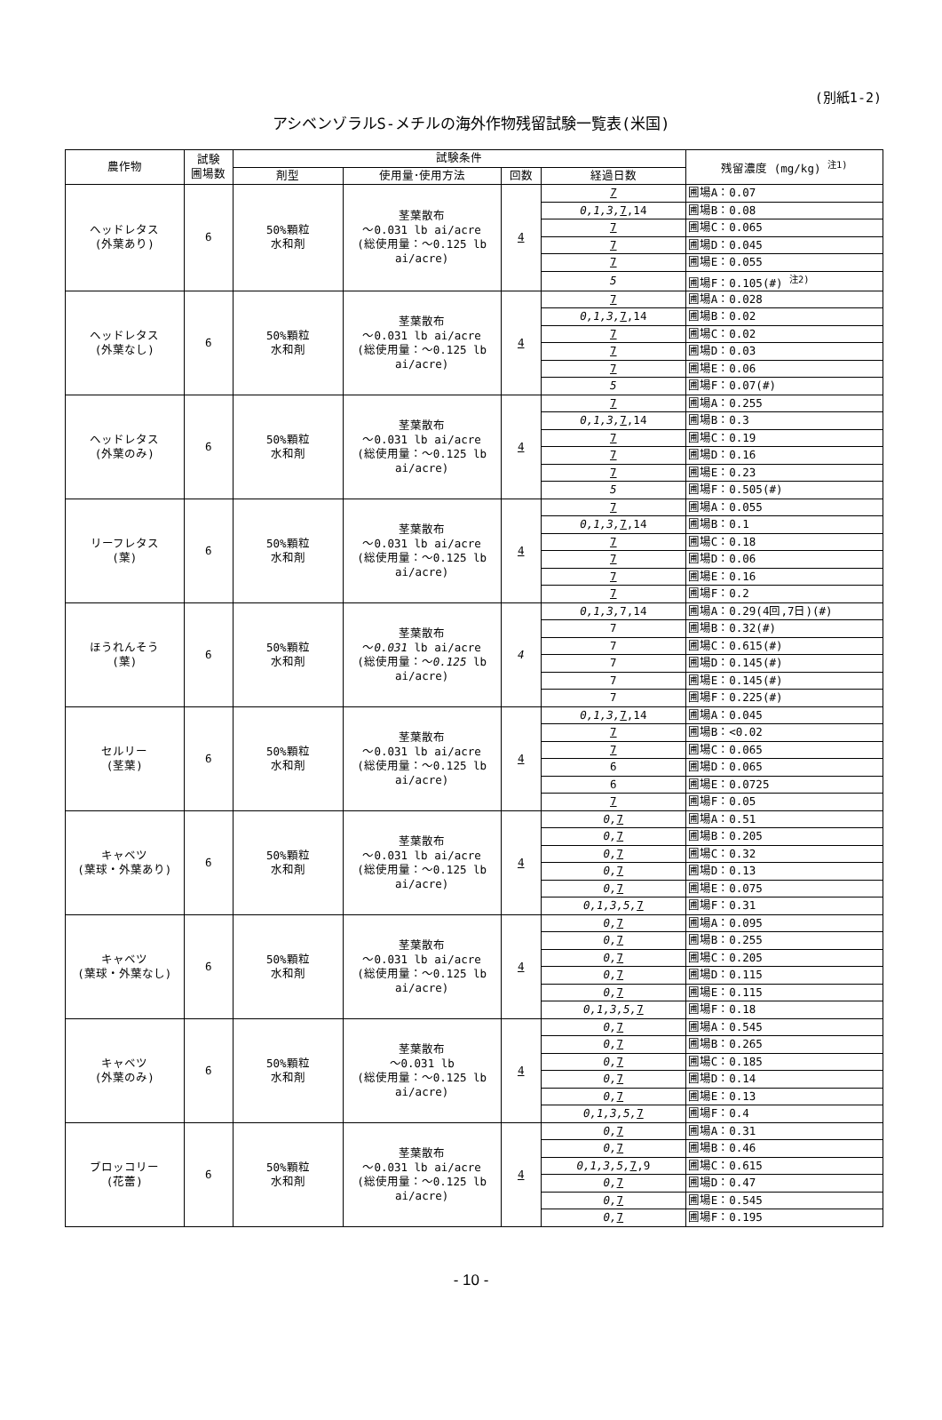(別紙1-2)
アシベンゾラルS-メチルの海外作物残留試験一覧表(米国)
| 農作物 | 試験 圃場数 | 試験条件 | | | | 残留濃度 (mg/kg) <sup>注1)</sup> |
| --- | --- | --- | --- | --- | --- | --- |
| | | 剤型 | 使用量･使用方法 | 回数 | 経過日数 | |
| ヘッドレタス (外葉あり) | 6 | 50%顆粒 水和剤 | 茎葉散布 ～0.031 lb ai/acre (総使用量：～0.125 lb ai/acre) | 4 | 7 | 圃場A：0.07 |
| | | | | | 0,1,3, 7 ,14 | 圃場B：0.08 |
| | | | | | 7 | 圃場C：0.065 |
| | | | | | 7 | 圃場D：0.045 |
| | | | | | 7 | 圃場E：0.055 |
| | | | | | 5 | 圃場F：0.105(#) <sup>注2)</sup> |
| ヘッドレタス (外葉なし) | 6 | 50%顆粒 水和剤 | 茎葉散布 ～0.031 lb ai/acre (総使用量：～0.125 lb ai/acre) | 4 | 7 | 圃場A：0.028 |
| | | | | | 0,1,3, 7 ,14 | 圃場B：0.02 |
| | | | | | 7 | 圃場C：0.02 |
| | | | | | 7 | 圃場D：0.03 |
| | | | | | 7 | 圃場E：0.06 |
| | | | | | 5 | 圃場F：0.07(#) |
| ヘッドレタス (外葉のみ) | 6 | 50%顆粒 水和剤 | 茎葉散布 ～0.031 lb ai/acre (総使用量：～0.125 lb ai/acre) | 4 | 7 | 圃場A：0.255 |
| | | | | | 0,1,3, 7 ,14 | 圃場B：0.3 |
| | | | | | 7 | 圃場C：0.19 |
| | | | | | 7 | 圃場D：0.16 |
| | | | | | 7 | 圃場E：0.23 |
| | | | | | 5 | 圃場F：0.505(#) |
| リーフレタス (葉) | 6 | 50%顆粒 水和剤 | 茎葉散布 ～0.031 lb ai/acre (総使用量：～0.125 lb ai/acre) | 4 | 7 | 圃場A：0.055 |
| | | | | | 0,1,3, 7 ,14 | 圃場B：0.1 |
| | | | | | 7 | 圃場C：0.18 |
| | | | | | 7 | 圃場D：0.06 |
| | | | | | 7 | 圃場E：0.16 |
| | | | | | 7 | 圃場F：0.2 |
| ほうれんそう (葉) | 6 | 50%顆粒 水和剤 | 茎葉散布 ～ 0.031 lb ai/acre (総使用量：～ 0.125 lb ai/acre) | 4 | 0,1,3, 7,14 | 圃場A：0.29(4回,7日)(#) |
| | | | | | 7 | 圃場B：0.32(#) |
| | | | | | 7 | 圃場C：0.615(#) |
| | | | | | 7 | 圃場D：0.145(#) |
| | | | | | 7 | 圃場E：0.145(#) |
| | | | | | 7 | 圃場F：0.225(#) |
| セルリー (茎葉) | 6 | 50%顆粒 水和剤 | 茎葉散布 ～0.031 lb ai/acre (総使用量：～0.125 lb ai/acre) | 4 | 0,1,3, 7 ,14 | 圃場A：0.045 |
| | | | | | 7 | 圃場B：<0.02 |
| | | | | | 7 | 圃場C：0.065 |
| | | | | | 6 | 圃場D：0.065 |
| | | | | | 6 | 圃場E：0.0725 |
| | | | | | 7 | 圃場F：0.05 |
| キャベツ (葉球・外葉あり) | 6 | 50%顆粒 水和剤 | 茎葉散布 ～0.031 lb ai/acre (総使用量：～0.125 lb ai/acre) | 4 | 0, 7 | 圃場A：0.51 |
| | | | | | 0, 7 | 圃場B：0.205 |
| | | | | | 0, 7 | 圃場C：0.32 |
| | | | | | 0, 7 | 圃場D：0.13 |
| | | | | | 0, 7 | 圃場E：0.075 |
| | | | | | 0,1,3,5, 7 | 圃場F：0.31 |
| キャベツ (葉球・外葉なし) | 6 | 50%顆粒 水和剤 | 茎葉散布 ～0.031 lb ai/acre (総使用量：～0.125 lb ai/acre) | 4 | 0, 7 | 圃場A：0.095 |
| | | | | | 0, 7 | 圃場B：0.255 |
| | | | | | 0, 7 | 圃場C：0.205 |
| | | | | | 0, 7 | 圃場D：0.115 |
| | | | | | 0, 7 | 圃場E：0.115 |
| | | | | | 0,1,3,5, 7 | 圃場F：0.18 |
| キャベツ (外葉のみ) | 6 | 50%顆粒 水和剤 | 茎葉散布 ～0.031 lb (総使用量：～0.125 lb ai/acre) | 4 | 0, 7 | 圃場A：0.545 |
| | | | | | 0, 7 | 圃場B：0.265 |
| | | | | | 0, 7 | 圃場C：0.185 |
| | | | | | 0, 7 | 圃場D：0.14 |
| | | | | | 0, 7 | 圃場E：0.13 |
| | | | | | 0,1,3,5, 7 | 圃場F：0.4 |
| ブロッコリー (花蕾) | 6 | 50%顆粒 水和剤 | 茎葉散布 ～0.031 lb ai/acre (総使用量：～0.125 lb ai/acre) | 4 | 0, 7 | 圃場A：0.31 |
| | | | | | 0, 7 | 圃場B：0.46 |
| | | | | | 0,1,3,5, 7 ,9 | 圃場C：0.615 |
| | | | | | 0, 7 | 圃場D：0.47 |
| | | | | | 0, 7 | 圃場E：0.545 |
| | | | | | 0, 7 | 圃場F：0.195 |
- 10 -